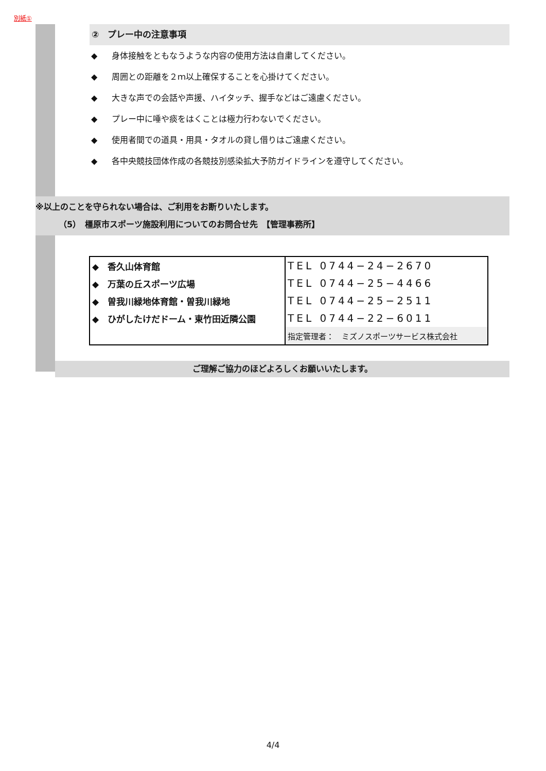別紙①
②　プレー中の注意事項
◆ 身体接触をともなうような内容の使用方法は自粛してください。
◆ 周囲との距離を２ｍ以上確保することを心掛けてください。
◆ 大きな声での会話や声援、ハイタッチ、握手などはご遠慮ください。
◆ プレー中に唾や痰をはくことは極力行わないでください。
◆ 使用者間での道具・用具・タオルの貸し借りはご遠慮ください。
◆ 各中央競技団体作成の各競技別感染拡大予防ガイドラインを遵守してください。
※以上のことを守られない場合は、ご利用をお断りいたします。
（5）　橿原市スポーツ施設利用についてのお問合せ先　【管理事務所】
| ◆ 香久山体育館 | TEL 0744−24−2670 |
| ◆ 万葉の丘スポーツ広場 | TEL 0744−25−4466 |
| ◆ 曽我川緑地体育館・曽我川緑地 | TEL 0744−25−2511 |
| ◆ ひがしたけだドーム・東竹田近隣公園 | TEL 0744−22−6011 |
| | 指定管理者： ミズノスポーツサービス株式会社 |
ご理解ご協力のほどよろしくお願いいたします。
4/4